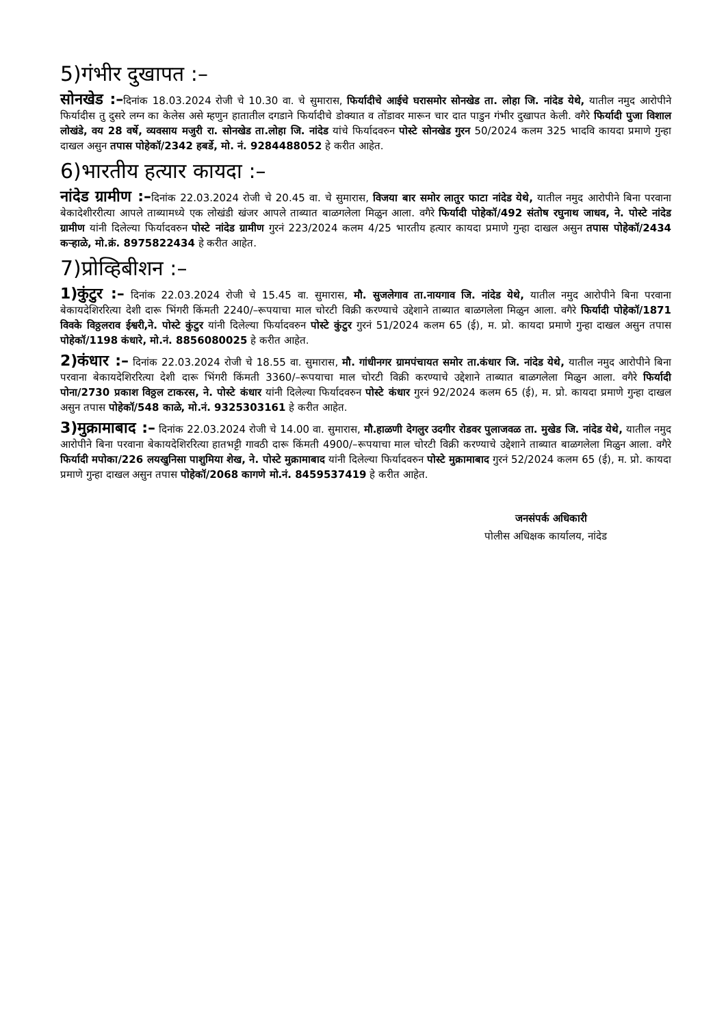5)गंभीर दुखापत :–
सोनखेड :–दिनांक 18.03.2024 रोजी चे 10.30 वा. चे सुमारास, फिर्यादीचे आईचे घरासमोर सोनखेड ता. लोहा जि. नांदेड येथे, यातील नमुद आरोपीने फिर्यादीस तु दुसरे लग्न का केलेस असे म्हणुन हातातील दगडाने फिर्यादीचे डोक्यात व तोंडावर मारून चार दात पाडुन गंभीर दुखापत केली. वगैरे फिर्यादी पुजा विशाल लोखंडे, वय 28 वर्षे, व्यवसाय मजुरी रा. सोनखेड ता.लोहा जि. नांदेड यांचे फिर्यादवरुन पोस्टे सोनखेड गुरन 50/2024 कलम 325 भादवि कायदा प्रमाणे गुन्हा दाखल असुन तपास पोहेकॉ/2342 हबर्डे, मो. नं. 9284488052 हे करीत आहेत.
6)भारतीय हत्यार कायदा :–
नांदेड ग्रामीण :–दिनांक 22.03.2024 रोजी चे 20.45 वा. चे सुमारास, विजया बार समोर लातुर फाटा नांदेड येथे, यातील नमुद आरोपीने बिना परवाना बेकादेशीररीत्या आपले ताब्यामध्ये एक लोखंडी खंजर आपले ताब्यात बाळगलेला मिळुन आला. वगैरे फिर्यादी पोहेकॉ/492 संतोष रघुनाथ जाधव, ने. पोस्टे नांदेड ग्रामीण यांनी दिलेल्या फिर्यादवरुन पोस्टे नांदेड ग्रामीण गुरनं 223/2024 कलम 4/25 भारतीय हत्यार कायदा प्रमाणे गुन्हा दाखल असुन तपास पोहेकॉ/2434 कऱ्हाळे, मो.क्रं. 8975822434 हे करीत आहेत.
7)प्रोव्हिबीशन :–
1)कुंटुर :– दिनांक 22.03.2024 रोजी चे 15.45 वा. सुमारास, मौ. सुजलेगाव ता.नायगाव जि. नांदेड येथे, यातील नमुद आरोपीने बिना परवाना बेकायदेशिररित्या देशी दारू भिंगरी किंमती 2240/–रूपयाचा माल चोरटी विक्री करण्याचे उद्देशाने ताब्यात बाळगलेला मिळुन आला. वगैरे फिर्यादी पोहेकॉ/1871 विवके विठ्ठलराव ईश्वरी,ने. पोस्टे कुंटुर यांनी दिलेल्या फिर्यादवरुन पोस्टे कुंटुर गुरनं 51/2024 कलम 65 (ई), म. प्रो. कायदा प्रमाणे गुन्हा दाखल असुन तपास पोहेकॉ/1198 कंधारे, मो.नं. 8856080025 हे करीत आहेत.
2)कंधार :– दिनांक 22.03.2024 रोजी चे 18.55 वा. सुमारास, मौ. गांधीनगर ग्रामपंचायत समोर ता.कंधार जि. नांदेड येथे, यातील नमुद आरोपीने बिना परवाना बेकायदेशिररित्या देशी दारू भिंगरी किंमती 3360/–रूपयाचा माल चोरटी विक्री करण्याचे उद्देशाने ताब्यात बाळगलेला मिळुन आला. वगैरे फिर्यादी पोना/2730 प्रकाश विठ्ठल टाकरस, ने. पोस्टे कंधार यांनी दिलेल्या फिर्यादवरुन पोस्टे कंधार गुरनं 92/2024 कलम 65 (ई), म. प्रो. कायदा प्रमाणे गुन्हा दाखल असुन तपास पोहेकॉ/548 काळे, मो.नं. 9325303161 हे करीत आहेत.
3)मुक्रामाबाद :– दिनांक 22.03.2024 रोजी चे 14.00 वा. सुमारास, मौ.हाळणी देगलुर उदगीर रोडवर पुलाजवळ ता. मुखेड जि. नांदेड येथे, यातील नमुद आरोपीने बिना परवाना बेकायदेशिररित्या हातभट्टी गावठी दारू किंमती 4900/–रूपयाचा माल चोरटी विक्री करण्याचे उद्देशाने ताब्यात बाळगलेला मिळुन आला. वगैरे फिर्यादी मपोका/226 लयखुनिसा पाशुमिया शेख, ने. पोस्टे मुक्रामाबाद यांनी दिलेल्या फिर्यादवरुन पोस्टे मुक्रामाबाद गुरनं 52/2024 कलम 65 (ई), म. प्रो. कायदा प्रमाणे गुन्हा दाखल असुन तपास पोहेकॉ/2068 कागणे मो.नं. 8459537419 हे करीत आहेत.
जनसंपर्क अधिकारी
पोलीस अधिक्षक कार्यालय, नांदेड